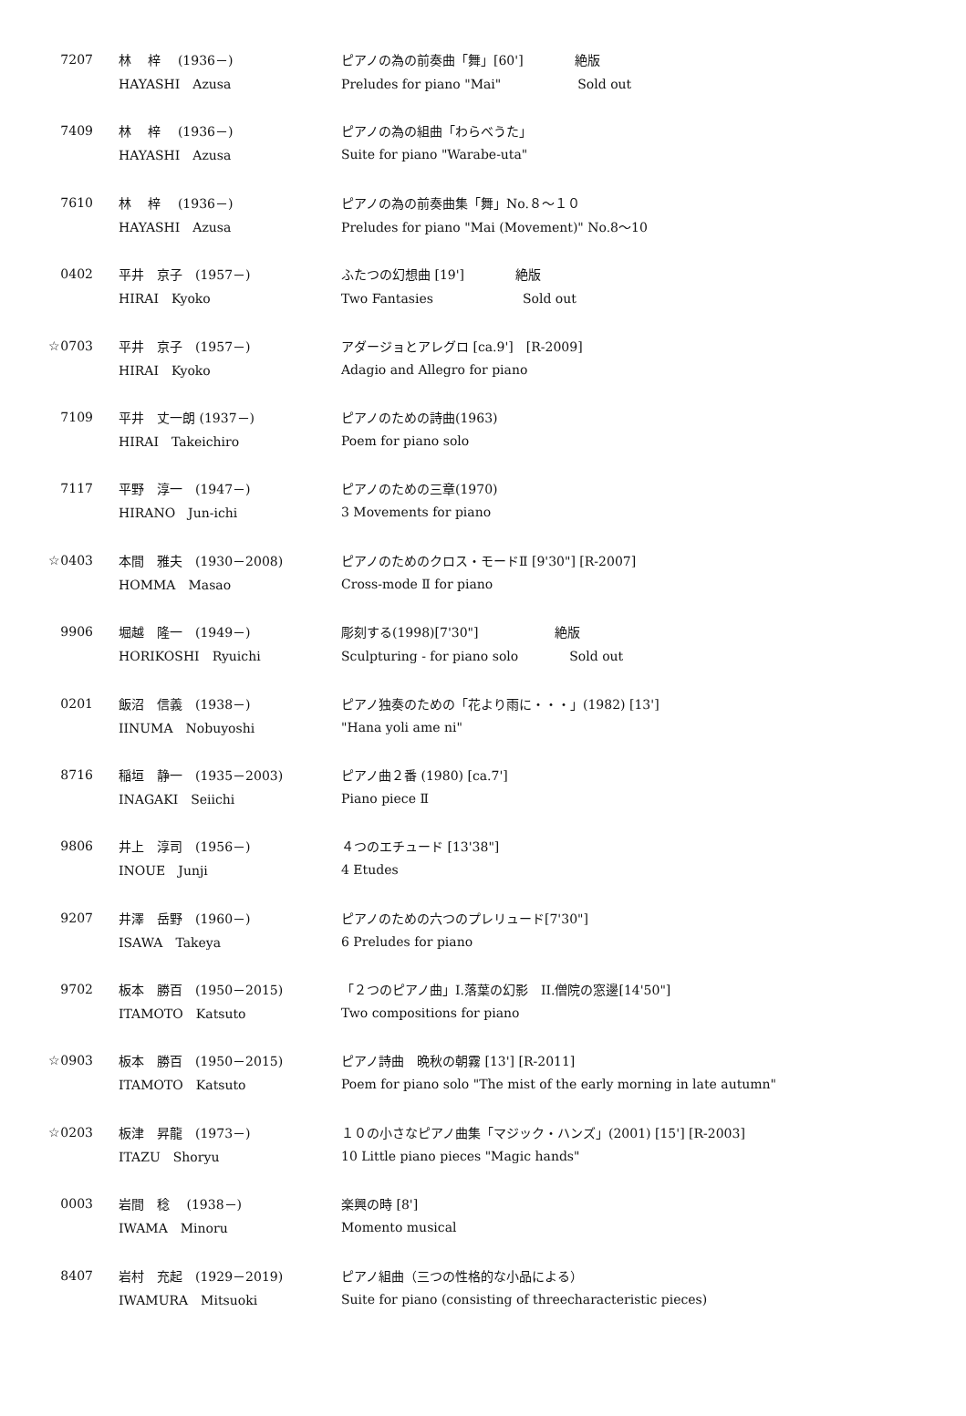| 7207 | 林 梓 (1936－) | ピアノの為の前奏曲「舞」[60'] 絶版 |
| | HAYASHI Azusa | Preludes for piano "Mai" Sold out |
| 7409 | 林 梓 (1936－) | ピアノの為の組曲「わらべうた」 |
| | HAYASHI Azusa | Suite for piano "Warabe-uta" |
| 7610 | 林 梓 (1936－) | ピアノの為の前奏曲集「舞」No.８～１０ |
| | HAYASHI Azusa | Preludes for piano "Mai (Movement)" No.8～10 |
| 0402 | 平井 京子 (1957－) | ふたつの幻想曲 [19'] 絶版 |
| | HIRAI Kyoko | Two Fantasies Sold out |
| ☆0703 | 平井 京子 (1957－) | アダージョとアレグロ [ca.9'] [R-2009] |
| | HIRAI Kyoko | Adagio and Allegro for piano |
| 7109 | 平井 丈一朗 (1937－) | ピアノのための詩曲(1963) |
| | HIRAI Takeichiro | Poem for piano solo |
| 7117 | 平野 淳一 (1947－) | ピアノのための三章(1970) |
| | HIRANO Jun-ichi | 3 Movements for piano |
| ☆0403 | 本間 雅夫 (1930－2008) | ピアノのためのクロス・モードⅡ [9'30"] [R-2007] |
| | HOMMA Masao | Cross-mode Ⅱ for piano |
| 9906 | 堀越 隆一 (1949－) | 彫刻する(1998)[7'30"] 絶版 |
| | HORIKOSHI Ryuichi | Sculpturing - for piano solo Sold out |
| 0201 | 飯沼 信義 (1938－) | ピアノ独奏のための「花より雨に・・・」(1982) [13'] |
| | IINUMA Nobuyoshi | "Hana yoli ame ni" |
| 8716 | 稲垣 静一 (1935－2003) | ピアノ曲２番 (1980) [ca.7'] |
| | INAGAKI Seiichi | Piano piece Ⅱ |
| 9806 | 井上 淳司 (1956－) | ４つのエチュード [13'38"] |
| | INOUE Junji | 4 Etudes |
| 9207 | 井澤 岳野 (1960－) | ピアノのための六つのプレリュード[7'30"] |
| | ISAWA Takeya | 6 Preludes for piano |
| 9702 | 板本 勝百 (1950－2015) | 「２つのピアノ曲」I.落葉の幻影 II.僧院の窓邊[14'50"] |
| | ITAMOTO Katsuto | Two compositions for piano |
| ☆0903 | 板本 勝百 (1950－2015) | ピアノ詩曲 晩秋の朝霧 [13'] [R-2011] |
| | ITAMOTO Katsuto | Poem for piano solo "The mist of the early morning in late autumn" |
| ☆0203 | 板津 昇龍 (1973－) | １０の小さなピアノ曲集「マジック・ハンズ」(2001) [15'] [R-2003] |
| | ITAZU Shoryu | 10 Little piano pieces "Magic hands" |
| 0003 | 岩間 稔 (1938－) | 楽興の時 [8'] |
| | IWAMA Minoru | Momento musical |
| 8407 | 岩村 充起 (1929－2019) | ピアノ組曲（三つの性格的な小品による） |
| | IWAMURA Mitsuoki | Suite for piano (consisting of threecharacteristic pieces) |